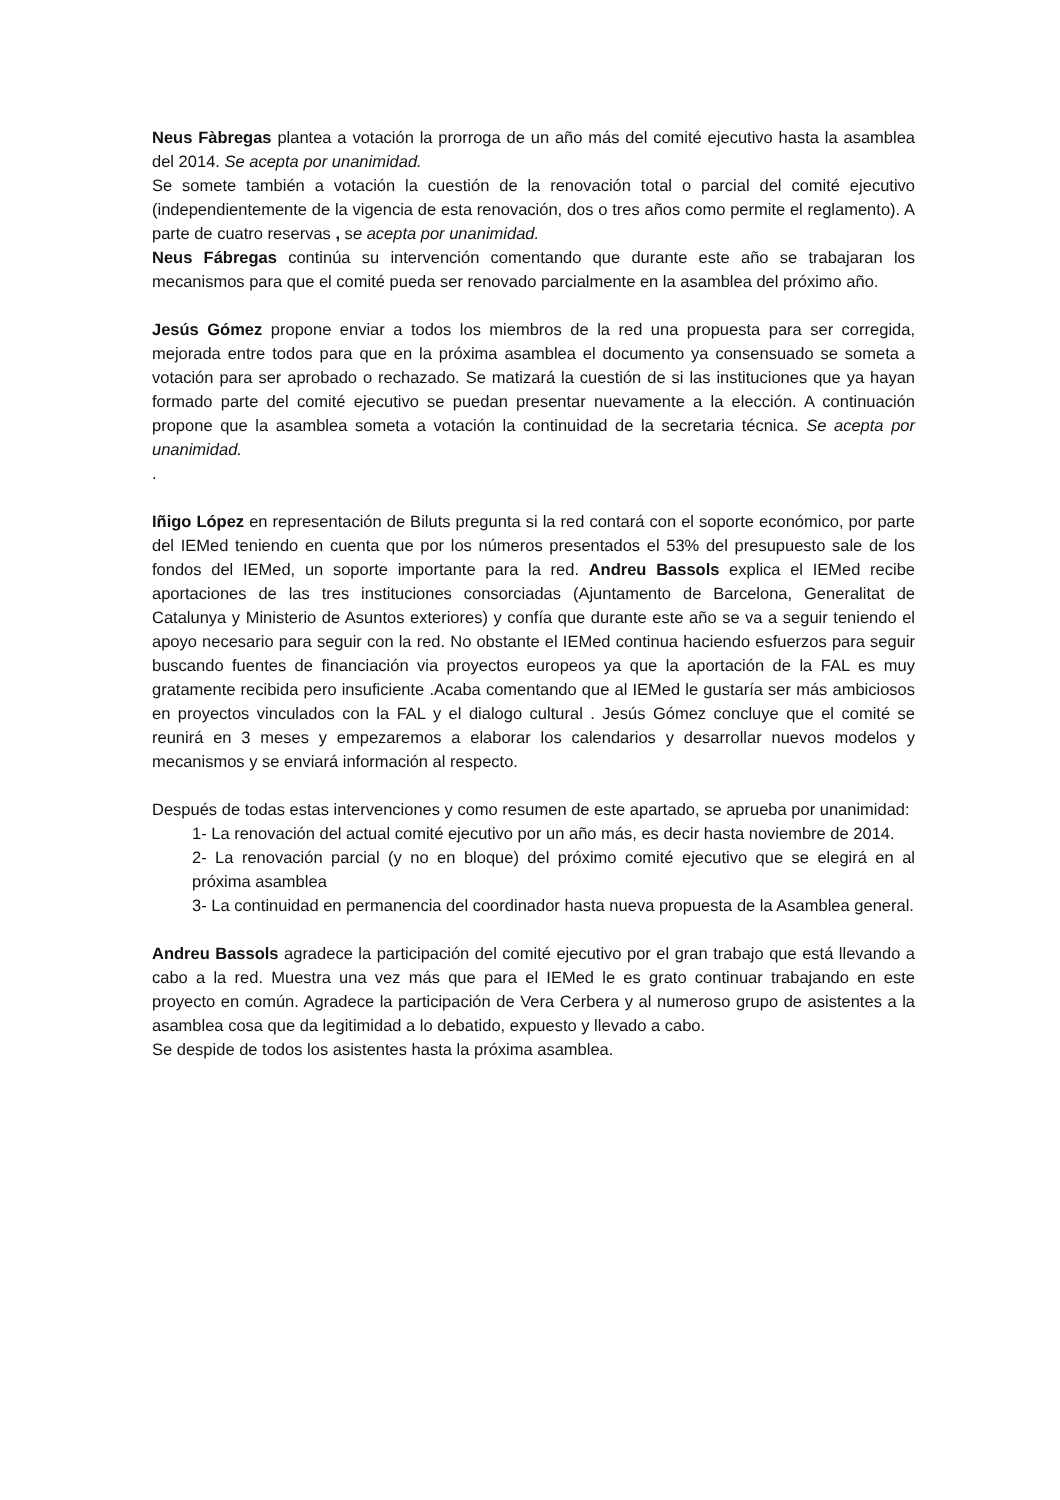Neus Fàbregas plantea a votación la prorroga de un año más del comité ejecutivo hasta la asamblea del 2014. Se acepta por unanimidad.
Se somete también a votación la cuestión de la renovación total o parcial del comité ejecutivo (independientemente de la vigencia de esta renovación, dos o tres años como permite el reglamento). A parte de cuatro reservas , se acepta por unanimidad.
Neus Fábregas continúa su intervención comentando que durante este año se trabajaran los mecanismos para que el comité pueda ser renovado parcialmente en la asamblea del próximo año.
Jesús Gómez propone enviar a todos los miembros de la red una propuesta para ser corregida, mejorada entre todos para que en la próxima asamblea el documento ya consensuado se someta a votación para ser aprobado o rechazado. Se matizará la cuestión de si las instituciones que ya hayan formado parte del comité ejecutivo se puedan presentar nuevamente a la elección. A continuación propone que la asamblea someta a votación la continuidad de la secretaria técnica. Se acepta por unanimidad.
.
Iñigo López en representación de Biluts pregunta si la red contará con el soporte económico, por parte del IEMed teniendo en cuenta que por los números presentados el 53% del presupuesto sale de los fondos del IEMed, un soporte importante para la red. Andreu Bassols explica el IEMed recibe aportaciones de las tres instituciones consorciadas (Ajuntamento de Barcelona, Generalitat de Catalunya y Ministerio de Asuntos exteriores) y confía que durante este año se va a seguir teniendo el apoyo necesario para seguir con la red. No obstante el IEMed continua haciendo esfuerzos para seguir buscando fuentes de financiación via proyectos europeos ya que la aportación de la FAL es muy gratamente recibida pero insuficiente .Acaba comentando que al IEMed le gustaría ser más ambiciosos en proyectos vinculados con la FAL y el dialogo cultural . Jesús Gómez concluye que el comité se reunirá en 3 meses y empezaremos a elaborar los calendarios y desarrollar nuevos modelos y mecanismos y se enviará información al respecto.
Después de todas estas intervenciones y como resumen de este apartado, se aprueba por unanimidad:
1- La renovación del actual comité ejecutivo por un año más, es decir hasta noviembre de 2014.
2- La renovación parcial (y no en bloque) del próximo comité ejecutivo que se elegirá en al próxima asamblea
3- La continuidad en permanencia del coordinador hasta nueva propuesta de la Asamblea general.
Andreu Bassols agradece la participación del comité ejecutivo por el gran trabajo que está llevando a cabo a la red. Muestra una vez más que para el IEMed le es grato continuar trabajando en este proyecto en común. Agradece la participación de Vera Cerbera y al numeroso grupo de asistentes a la asamblea cosa que da legitimidad a lo debatido, expuesto y llevado a cabo.
Se despide de todos los asistentes hasta la próxima asamblea.